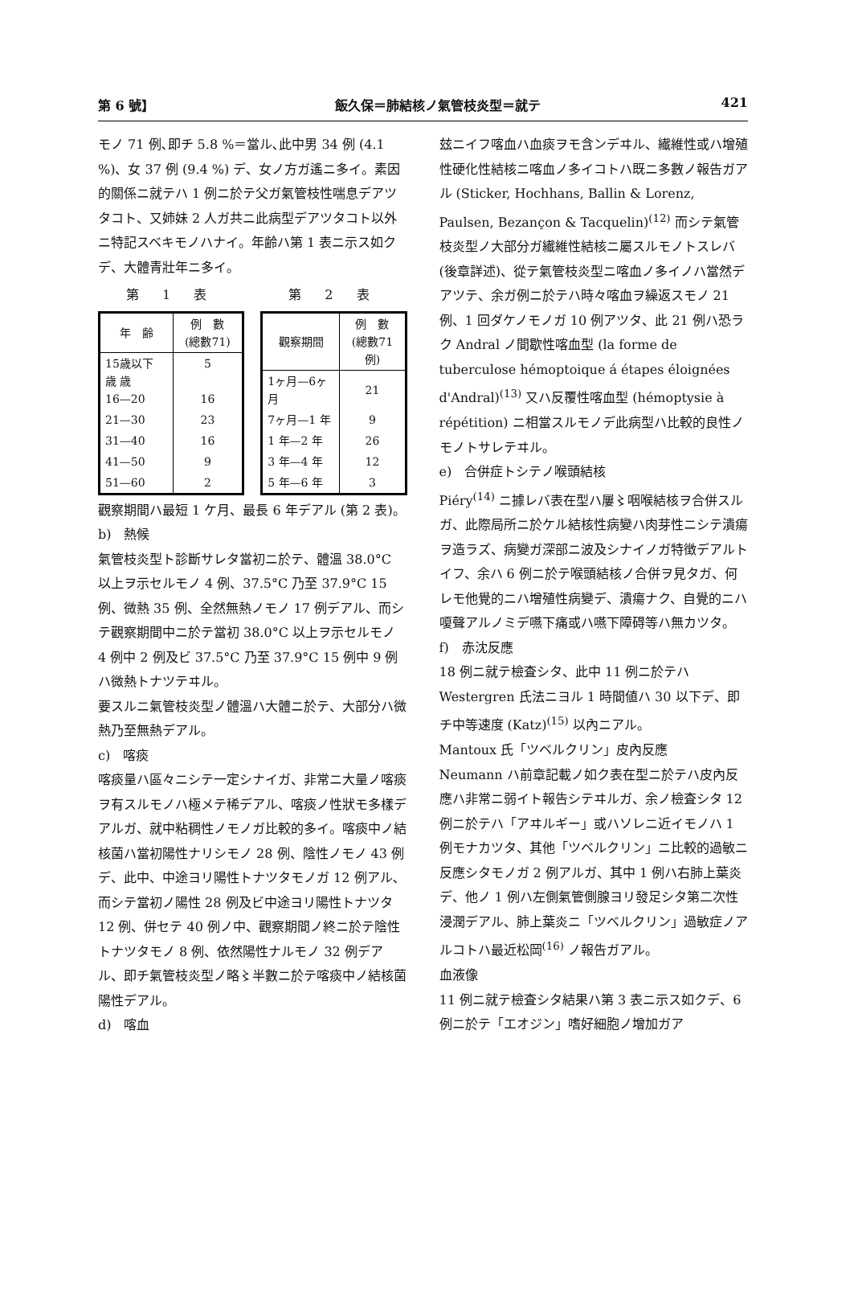第 6 號】 飯久保＝肺結核ノ氣管枝炎型＝就テ 421
モノ 71 例､即チ 5.8 %＝當ル､此中男 34 例 (4.1 %)、女 37 例 (9.4 %) デ、女ノ方ガ遙ニ多イ。素因的關係ニ就テハ 1 例ニ於テ父ガ氣管枝性喘息デアツタコト、又姉妹 2 人ガ共ニ此病型デアツタコト以外ニ特記スベキモノハナイ。年齢ハ第 1 表ニ示ス如クデ、大體青壯年ニ多イ。
第 1 表
| 年 齢 | 例 數 (總數71) |
| --- | --- |
| 15歳以下 歳 歳 16—20 | 5 16 |
| 21—30 | 23 |
| 31—40 | 16 |
| 41—50 | 9 |
| 51—60 | 2 |
第 2 表
| 觀察期間 | 例 數 (總數71例) |
| --- | --- |
| 1ヶ月—6ヶ月 | 21 |
| 7ヶ月—1 年 | 9 |
| 1 年—2 年 | 26 |
| 3 年—4 年 | 12 |
| 5 年—6 年 | 3 |
觀察期間ハ最短 1 ケ月、最長 6 年デアル (第 2 表)。
b)　熱候
氣管枝炎型ト診斷サレタ當初ニ於テ、體溫 38.0°C 以上ヲ示セルモノ 4 例、37.5°C 乃至 37.9°C 15 例、微熱 35 例、全然無熱ノモノ 17 例デアル、而シテ觀察期間中ニ於テ當初 38.0°C 以上ヲ示セルモノ 4 例中 2 例及ビ 37.5°C 乃至 37.9°C 15 例中 9 例ハ微熱トナツテヰル。
要スルニ氣管枝炎型ノ體溫ハ大體ニ於テ、大部分ハ微熱乃至無熱デアル。
c)　喀痰
喀痰量ハ區々ニシテ一定シナイガ、非常ニ大量ノ喀痰ヲ有スルモノハ極メテ稀デアル、喀痰ノ性狀モ多樣デアルガ、就中粘稠性ノモノガ比較的多イ。喀痰中ノ結核菌ハ當初陽性ナリシモノ 28 例、陰性ノモノ 43 例デ、此中、中途ヨリ陽性トナツタモノガ 12 例アル､而シテ當初ノ陽性 28 例及ビ中途ヨリ陽性トナツタ 12 例、併セテ 40 例ノ中、觀察期間ノ終ニ於テ陰性トナツタモノ 8 例、依然陽性ナルモノ 32 例デアル、即チ氣管枝炎型ノ略〻半數ニ於テ喀痰中ノ結核菌陽性デアル。
d)　喀血
玆ニイフ喀血ハ血痰ヲモ含ンデヰル、纎維性或ハ增殖性硬化性結核ニ喀血ノ多イコトハ既ニ多數ノ報告ガアル (Sticker, Hochhans, Ballin & Lorenz, Paulsen, Bezançon & Tacquelin)<sup>(12)</sup> 而シテ氣管枝炎型ノ大部分ガ纎維性結核ニ屬スルモノトスレバ (後章詳述)、從テ氣管枝炎型ニ喀血ノ多イノハ當然デアツテ、余ガ例ニ於テハ時々喀血ヲ繰返スモノ 21 例、1 回ダケノモノガ 10 例アツタ、此 21 例ハ恐ラク Andral ノ間歇性喀血型 (la forme de tuberculose hémoptoique á étapes éloignées d'Andral)<sup>(13)</sup> 又ハ反覆性喀血型 (hémoptysie à répétition) ニ相當スルモノデ此病型ハ比較的良性ノモノトサレテヰル。
e)　合併症トシテノ喉頭結核
Piéry<sup>(14)</sup> ニ據レバ表在型ハ屢〻咽喉結核ヲ合併スルガ、此際局所ニ於ケル結核性病變ハ肉芽性ニシテ潰瘍ヲ造ラズ、病變ガ深部ニ波及シナイノガ特徴デアルトイフ、余ハ 6 例ニ於テ喉頭結核ノ合併ヲ見タガ、何レモ他覺的ニハ增殖性病變デ、潰瘍ナク、自覺的ニハ嗄聲アルノミデ嚥下痛或ハ嚥下障碍等ハ無カツタ。
f)　赤沈反應
18 例ニ就テ檢査シタ、此中 11 例ニ於テハ Westergren 氏法ニヨル 1 時間値ハ 30 以下デ、即チ中等速度 (Katz)<sup>(15)</sup> 以內ニアル。
Mantoux 氏「ツベルクリン」皮內反應
Neumann ハ前章記載ノ如ク表在型ニ於テハ皮內反應ハ非常ニ弱イト報告シテヰルガ、余ノ檢査シタ 12 例ニ於テハ「アヰルギー」或ハソレニ近イモノハ 1 例モナカツタ、其他「ツベルクリン」ニ比較的過敏ニ反應シタモノガ 2 例アルガ、其中 1 例ハ右肺上葉炎デ、他ノ 1 例ハ左側氣管側腺ヨリ發足シタ第二次性浸潤デアル、肺上葉炎ニ「ツベルクリン」過敏症ノアルコトハ最近松岡<sup>(16)</sup> ノ報告ガアル。
血液像
11 例ニ就テ檢査シタ結果ハ第 3 表ニ示ス如クデ、6 例ニ於テ「エオジン」嗜好細胞ノ增加ガア